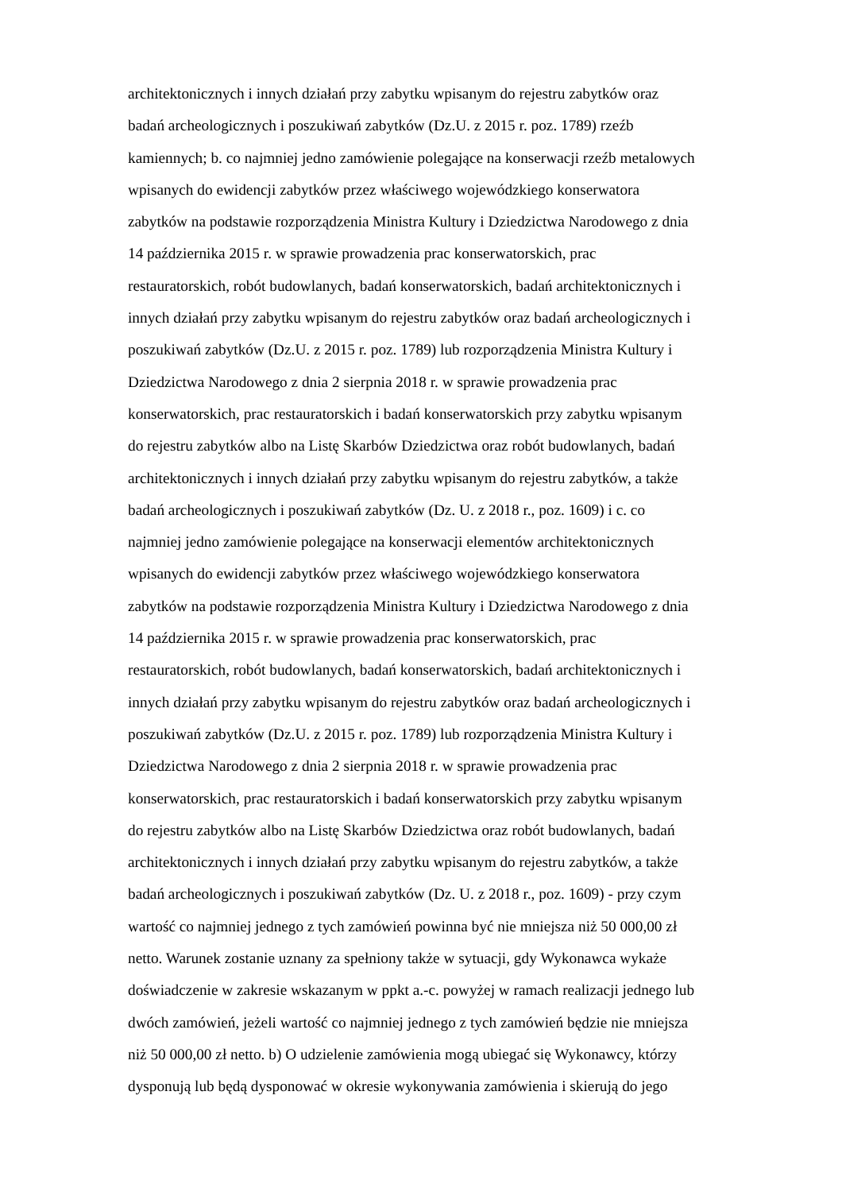architektonicznych i innych działań przy zabytku wpisanym do rejestru zabytków oraz
badań archeologicznych i poszukiwań zabytków (Dz.U. z 2015 r. poz. 1789) rzeźb
kamiennych; b. co najmniej jedno zamówienie polegające na konserwacji rzeźb metalowych
wpisanych do ewidencji zabytków przez właściwego wojewódzkiego konserwatora
zabytków na podstawie rozporządzenia Ministra Kultury i Dziedzictwa Narodowego z dnia
14 października 2015 r. w sprawie prowadzenia prac konserwatorskich, prac
restauratorskich, robót budowlanych, badań konserwatorskich, badań architektonicznych i
innych działań przy zabytku wpisanym do rejestru zabytków oraz badań archeologicznych i
poszukiwań zabytków (Dz.U. z 2015 r. poz. 1789) lub rozporządzenia Ministra Kultury i
Dziedzictwa Narodowego z dnia 2 sierpnia 2018 r. w sprawie prowadzenia prac
konserwatorskich, prac restauratorskich i badań konserwatorskich przy zabytku wpisanym
do rejestru zabytków albo na Listę Skarbów Dziedzictwa oraz robót budowlanych, badań
architektonicznych i innych działań przy zabytku wpisanym do rejestru zabytków, a także
badań archeologicznych i poszukiwań zabytków (Dz. U. z 2018 r., poz. 1609) i c. co
najmniej jedno zamówienie polegające na konserwacji elementów architektonicznych
wpisanych do ewidencji zabytków przez właściwego wojewódzkiego konserwatora
zabytków na podstawie rozporządzenia Ministra Kultury i Dziedzictwa Narodowego z dnia
14 października 2015 r. w sprawie prowadzenia prac konserwatorskich, prac
restauratorskich, robót budowlanych, badań konserwatorskich, badań architektonicznych i
innych działań przy zabytku wpisanym do rejestru zabytków oraz badań archeologicznych i
poszukiwań zabytków (Dz.U. z 2015 r. poz. 1789) lub rozporządzenia Ministra Kultury i
Dziedzictwa Narodowego z dnia 2 sierpnia 2018 r. w sprawie prowadzenia prac
konserwatorskich, prac restauratorskich i badań konserwatorskich przy zabytku wpisanym
do rejestru zabytków albo na Listę Skarbów Dziedzictwa oraz robót budowlanych, badań
architektonicznych i innych działań przy zabytku wpisanym do rejestru zabytków, a także
badań archeologicznych i poszukiwań zabytków (Dz. U. z 2018 r., poz. 1609) - przy czym
wartość co najmniej jednego z tych zamówień powinna być nie mniejsza niż 50 000,00 zł
netto. Warunek zostanie uznany za spełniony także w sytuacji, gdy Wykonawca wykaże
doświadczenie w zakresie wskazanym w ppkt a.-c. powyżej w ramach realizacji jednego lub
dwóch zamówień, jeżeli wartość co najmniej jednego z tych zamówień będzie nie mniejsza
niż 50 000,00 zł netto. b) O udzielenie zamówienia mogą ubiegać się Wykonawcy, którzy
dysponują lub będą dysponować w okresie wykonywania zamówienia i skierują do jego